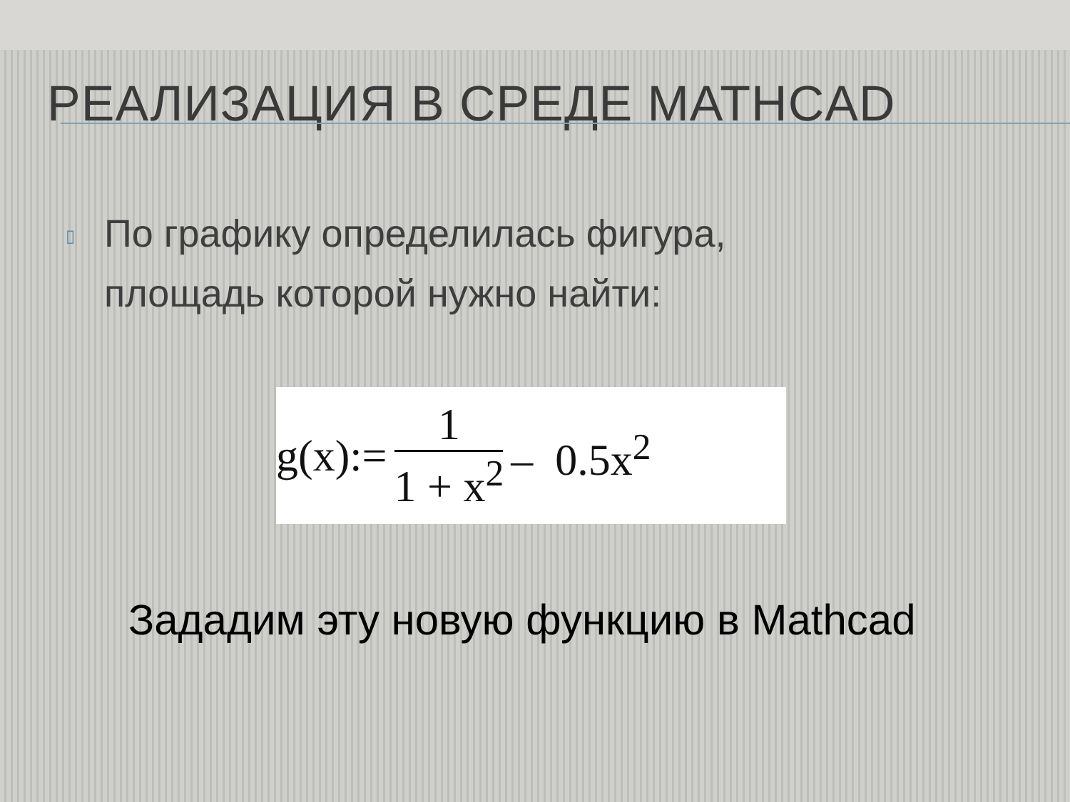РЕАЛИЗАЦИЯ В СРЕДЕ MATHCAD
▯ По графику определилась фигура,
площадь которой нужно найти:
g(x):= 1 1 + x<sup>2</sup> – 0.5x<sup>2</sup>
Зададим эту новую функцию в Mathcad